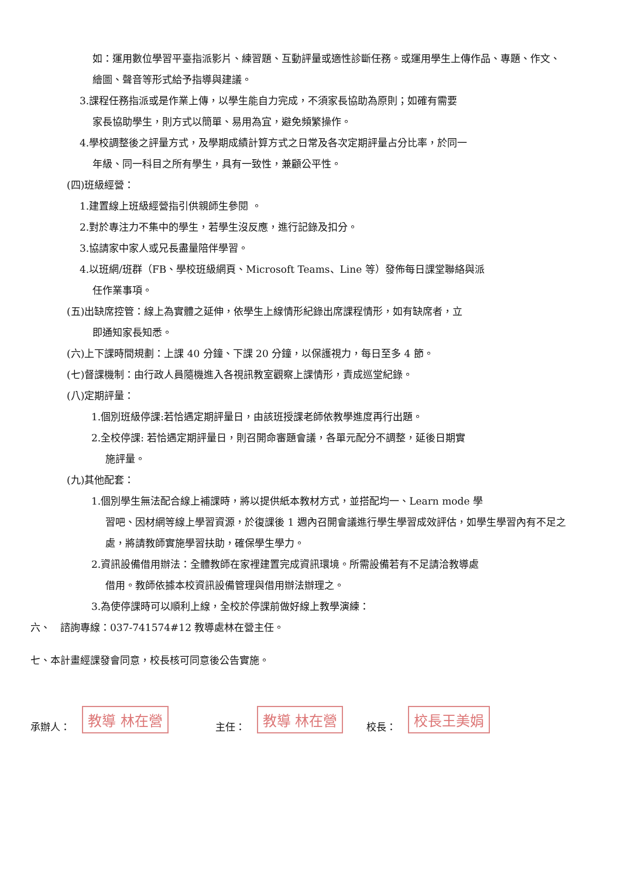如：運用數位學習平臺指派影片、練習題、互動評量或適性診斷任務。或運用學生上傳作品、專題、作文、繪圖、聲音等形式給予指導與建議。
3.課程任務指派或是作業上傳，以學生能自力完成，不須家長協助為原則；如確有需要
家長協助學生，則方式以簡單、易用為宜，避免頻繁操作。
4.學校調整後之評量方式，及學期成績計算方式之日常及各次定期評量占分比率，於同一
年級、同一科目之所有學生，具有一致性，兼顧公平性。
(四)班級經營：
1.建置線上班級經營指引供親師生參閱 。
2.對於專注力不集中的學生，若學生沒反應，進行記錄及扣分。
3.協請家中家人或兄長盡量陪伴學習。
4.以班網/班群（FB、學校班級網頁、Microsoft Teams、Line 等）發佈每日課堂聯絡與派
任作業事項。
(五)出缺席控管：線上為實體之延伸，依學生上線情形紀錄出席課程情形，如有缺席者，立
即通知家長知悉。
(六)上下課時間規劃：上課 40 分鐘、下課 20 分鐘，以保護視力，每日至多 4 節。
(七)督課機制：由行政人員隨機進入各視訊教室觀察上課情形，責成巡堂紀錄。
(八)定期評量：
1.個別班級停課:若恰遇定期評量日，由該班授課老師依教學進度再行出題。
2.全校停課: 若恰遇定期評量日，則召開命審題會議，各單元配分不調整，延後日期實
施評量。
(九)其他配套：
1.個別學生無法配合線上補課時，將以提供紙本教材方式，並搭配均一、Learn mode 學
習吧、因材網等線上學習資源，於復課後 1 週內召開會議進行學生學習成效評估，如學生學習內有不足之處，將請教師實施學習扶助，確保學生學力。
2.資訊設備借用辦法：全體教師在家裡建置完成資訊環境。所需設備若有不足請洽教導處
借用。教師依據本校資訊設備管理與借用辦法辦理之。
3.為使停課時可以順利上線，全校於停課前做好線上教學演練：
六、　諮詢專線：037-741574#12 教導處林在營主任。
七、本計畫經課發會同意，校長核可同意後公告實施。
承辦人： 教導 林在營 主任： 教導 林在營 校長： 校長王美娟